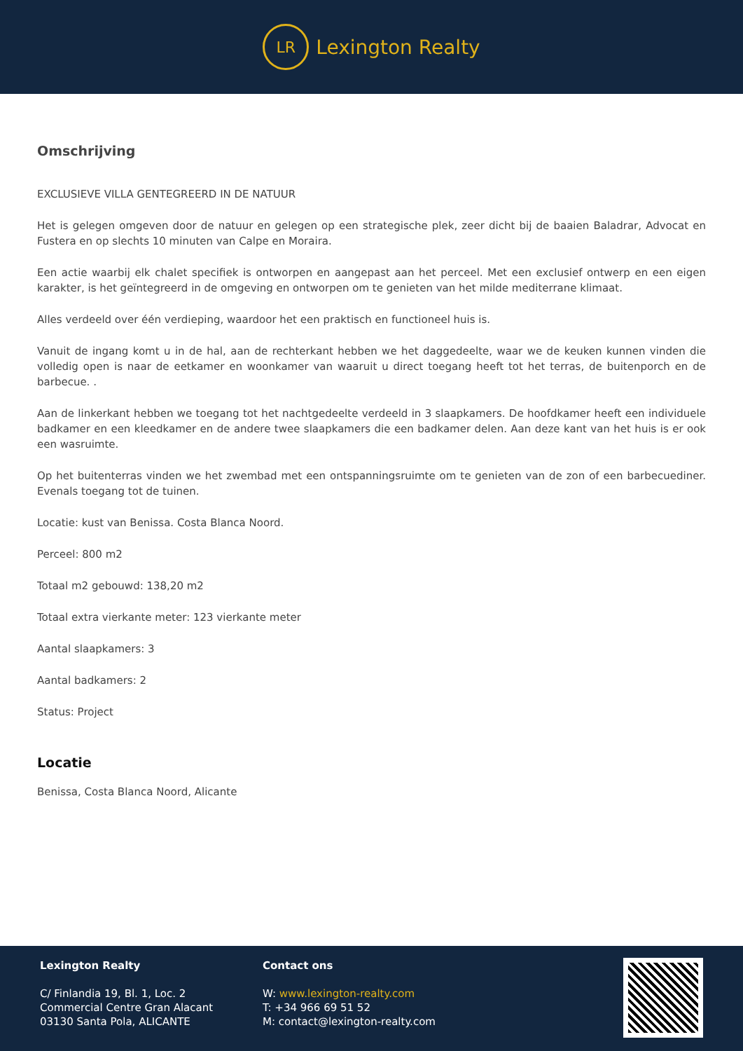LR
Lexington Realty
Omschrijving
EXCLUSIEVE VILLA GENTEGREERD IN DE NATUUR
Het is gelegen omgeven door de natuur en gelegen op een strategische plek, zeer dicht bij de baaien Baladrar, Advocat en Fustera en op slechts 10 minuten van Calpe en Moraira.
Een actie waarbij elk chalet specifiek is ontworpen en aangepast aan het perceel. Met een exclusief ontwerp en een eigen karakter, is het geïntegreerd in de omgeving en ontworpen om te genieten van het milde mediterrane klimaat.
Alles verdeeld over één verdieping, waardoor het een praktisch en functioneel huis is.
Vanuit de ingang komt u in de hal, aan de rechterkant hebben we het daggedeelte, waar we de keuken kunnen vinden die volledig open is naar de eetkamer en woonkamer van waaruit u direct toegang heeft tot het terras, de buitenporch en de barbecue. .
Aan de linkerkant hebben we toegang tot het nachtgedeelte verdeeld in 3 slaapkamers. De hoofdkamer heeft een individuele badkamer en een kleedkamer en de andere twee slaapkamers die een badkamer delen. Aan deze kant van het huis is er ook een wasruimte.
Op het buitenterras vinden we het zwembad met een ontspanningsruimte om te genieten van de zon of een barbecuediner. Evenals toegang tot de tuinen.
Locatie: kust van Benissa. Costa Blanca Noord.
Perceel: 800 m2
Totaal m2 gebouwd: 138,20 m2
Totaal extra vierkante meter: 123 vierkante meter
Aantal slaapkamers: 3
Aantal badkamers: 2
Status: Project
Locatie
Benissa, Costa Blanca Noord, Alicante
Lexington Realty
C/ Finlandia 19, Bl. 1, Loc. 2
Commercial Centre Gran Alacant
03130 Santa Pola, ALICANTE
Contact ons
W: www.lexington-realty.com
T: +34 966 69 51 52
M: contact@lexington-realty.com